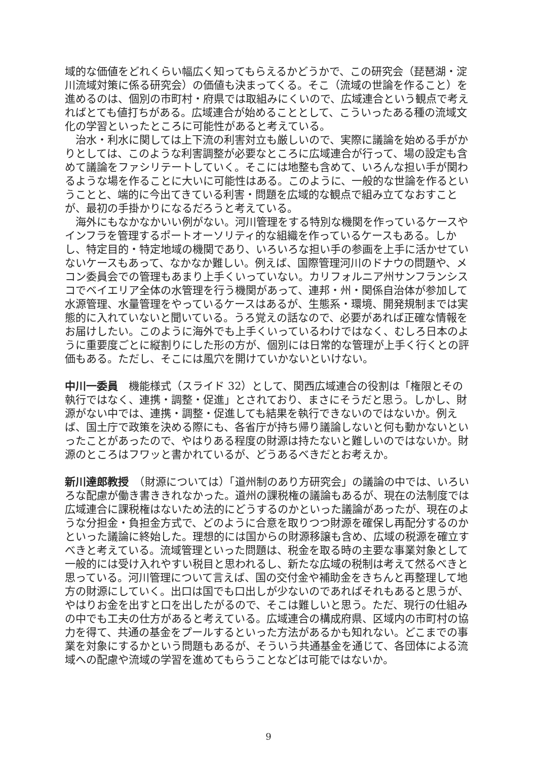域的な価値をどれくらい幅広く知ってもらえるかどうかで、この研究会（琵琶湖・淀川流域対策に係る研究会）の価値も決まってくる。そこ（流域の世論を作ること）を進めるのは、個別の市町村・府県では取組みにくいので、広域連合という観点で考えればとても値打ちがある。広域連合が始めることとして、こういったある種の流域文化の学習といったところに可能性があると考えている。
治水・利水に関しては上下流の利害対立も厳しいので、実際に議論を始める手がかりとしては、このような利害調整が必要なところに広域連合が行って、場の設定も含めて議論をファシリテートしていく。そこには地整も含めて、いろんな担い手が関わるような場を作ることに大いに可能性はある。このように、一般的な世論を作るということと、端的に今出てきている利害・問題を広域的な観点で組み立てなおすことが、最初の手掛かりになるだろうと考えている。
海外にもなかなかいい例がない。河川管理をする特別な機関を作っているケースやインフラを管理するポートオーソリティ的な組織を作っているケースもある。しかし、特定目的・特定地域の機関であり、いろいろな担い手の参画を上手に活かせていないケースもあって、なかなか難しい。例えば、国際管理河川のドナウの問題や、メコン委員会での管理もあまり上手くいっていない。カリフォルニア州サンフランシスコでベイエリア全体の水管理を行う機関があって、連邦・州・関係自治体が参加して水源管理、水量管理をやっているケースはあるが、生態系・環境、開発規制までは実態的に入れていないと聞いている。うろ覚えの話なので、必要があれば正確な情報をお届けしたい。このように海外でも上手くいっているわけではなく、むしろ日本のように重要度ごとに縦割りにした形の方が、個別には日常的な管理が上手く行くとの評価もある。ただし、そこには風穴を開けていかないといけない。
中川一委員　機能様式（スライド 32）として、関西広域連合の役割は「権限とその執行ではなく、連携・調整・促進」とされており、まさにそうだと思う。しかし、財源がない中では、連携・調整・促進しても結果を執行できないのではないか。例えば、国土庁で政策を決める際にも、各省庁が持ち帰り議論しないと何も動かないといったことがあったので、やはりある程度の財源は持たないと難しいのではないか。財源のところはフワッと書かれているが、どうあるべきだとお考えか。
新川達郎教授　（財源については）「道州制のあり方研究会」の議論の中では、いろいろな配慮が働き書ききれなかった。道州の課税権の議論もあるが、現在の法制度では広域連合に課税権はないため法的にどうするのかといった議論があったが、現在のような分担金・負担金方式で、どのように合意を取りつつ財源を確保し再配分するのかといった議論に終始した。理想的には国からの財源移譲も含め、広域の税源を確立すべきと考えている。流域管理といった問題は、税金を取る時の主要な事業対象として一般的には受け入れやすい税目と思われるし、新たな広域の税制は考えて然るべきと思っている。河川管理について言えば、国の交付金や補助金をきちんと再整理して地方の財源にしていく。出口は国でも口出しが少ないのであればそれもあると思うが、やはりお金を出すと口を出したがるので、そこは難しいと思う。ただ、現行の仕組みの中でも工夫の仕方があると考えている。広域連合の構成府県、区域内の市町村の協力を得て、共通の基金をプールするといった方法があるかも知れない。どこまでの事業を対象にするかという問題もあるが、そういう共通基金を通じて、各団体による流域への配慮や流域の学習を進めてもらうことなどは可能ではないか。
9